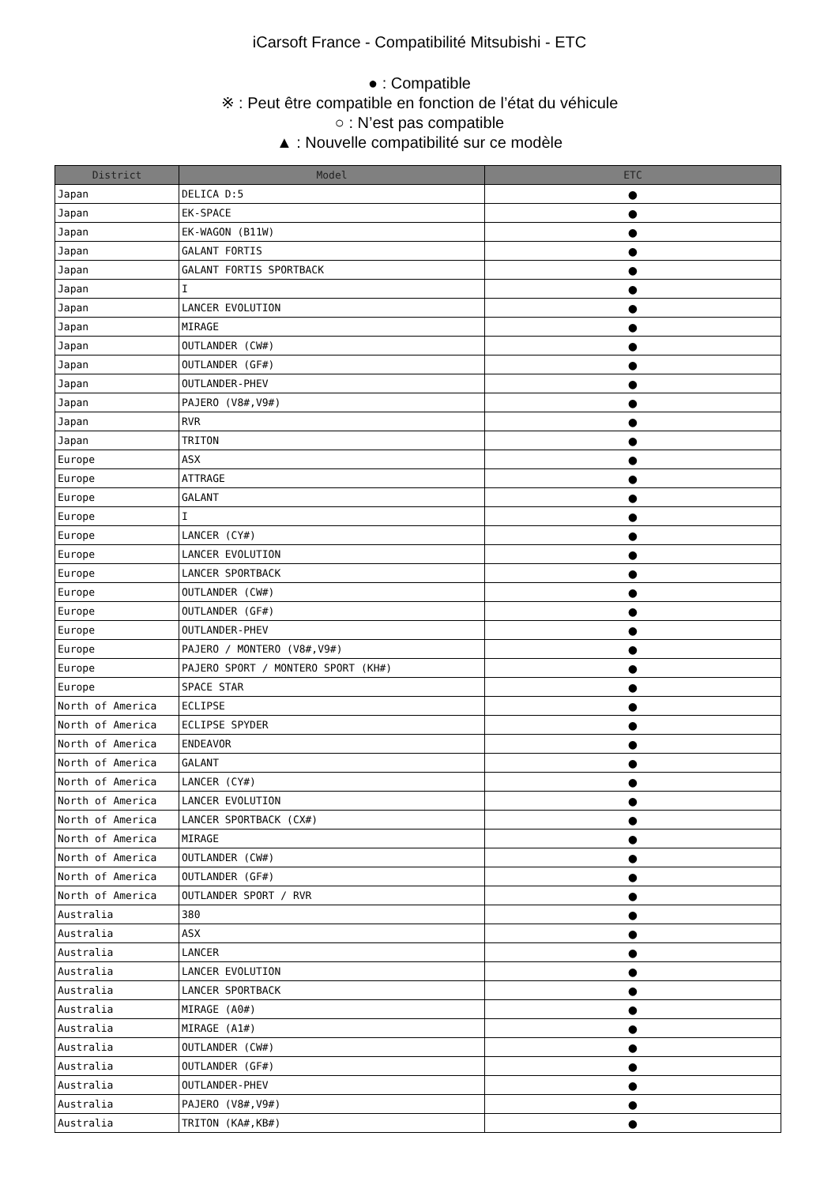iCarsoft France - Compatibilité Mitsubishi - ETC
● : Compatible
※ : Peut être compatible en fonction de l’état du véhicule
○ : N’est pas compatible
▲ : Nouvelle compatibilité sur ce modèle
| District | Model | ETC |
| --- | --- | --- |
| Japan | DELICA D:5 | ● |
| Japan | EK-SPACE | ● |
| Japan | EK-WAGON (B11W) | ● |
| Japan | GALANT FORTIS | ● |
| Japan | GALANT FORTIS SPORTBACK | ● |
| Japan | I | ● |
| Japan | LANCER EVOLUTION | ● |
| Japan | MIRAGE | ● |
| Japan | OUTLANDER (CW#) | ● |
| Japan | OUTLANDER (GF#) | ● |
| Japan | OUTLANDER-PHEV | ● |
| Japan | PAJERO (V8#,V9#) | ● |
| Japan | RVR | ● |
| Japan | TRITON | ● |
| Europe | ASX | ● |
| Europe | ATTRAGE | ● |
| Europe | GALANT | ● |
| Europe | I | ● |
| Europe | LANCER (CY#) | ● |
| Europe | LANCER EVOLUTION | ● |
| Europe | LANCER SPORTBACK | ● |
| Europe | OUTLANDER (CW#) | ● |
| Europe | OUTLANDER (GF#) | ● |
| Europe | OUTLANDER-PHEV | ● |
| Europe | PAJERO / MONTERO (V8#,V9#) | ● |
| Europe | PAJERO SPORT / MONTERO SPORT (KH#) | ● |
| Europe | SPACE STAR | ● |
| North of America | ECLIPSE | ● |
| North of America | ECLIPSE SPYDER | ● |
| North of America | ENDEAVOR | ● |
| North of America | GALANT | ● |
| North of America | LANCER (CY#) | ● |
| North of America | LANCER EVOLUTION | ● |
| North of America | LANCER SPORTBACK (CX#) | ● |
| North of America | MIRAGE | ● |
| North of America | OUTLANDER (CW#) | ● |
| North of America | OUTLANDER (GF#) | ● |
| North of America | OUTLANDER SPORT / RVR | ● |
| Australia | 380 | ● |
| Australia | ASX | ● |
| Australia | LANCER | ● |
| Australia | LANCER EVOLUTION | ● |
| Australia | LANCER SPORTBACK | ● |
| Australia | MIRAGE (A0#) | ● |
| Australia | MIRAGE (A1#) | ● |
| Australia | OUTLANDER (CW#) | ● |
| Australia | OUTLANDER (GF#) | ● |
| Australia | OUTLANDER-PHEV | ● |
| Australia | PAJERO (V8#,V9#) | ● |
| Australia | TRITON (KA#,KB#) | ● |